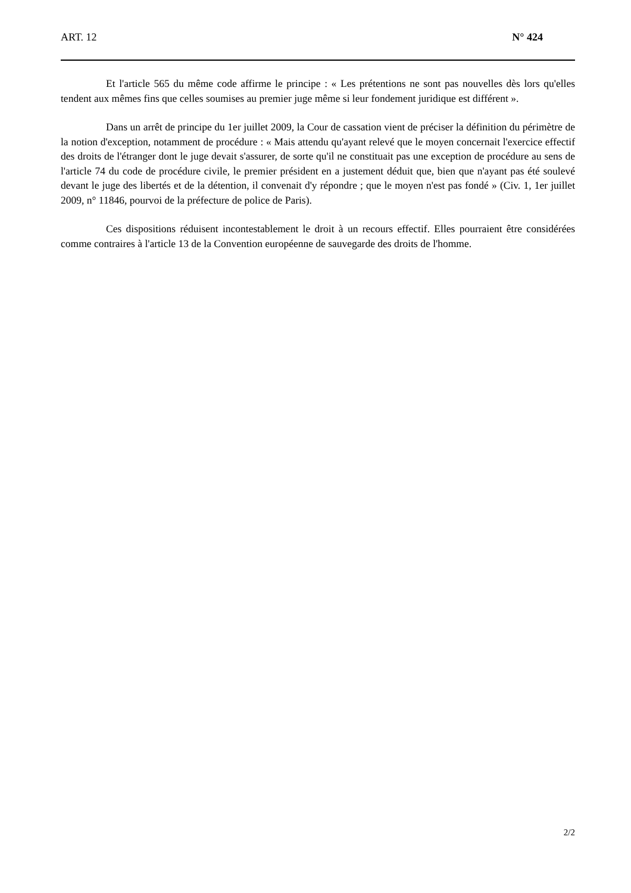ART. 12 N° 424
Et l'article 565 du même code affirme le principe : « Les prétentions ne sont pas nouvelles dès lors qu'elles tendent aux mêmes fins que celles soumises au premier juge même si leur fondement juridique est différent ».
Dans un arrêt de principe du 1er juillet 2009, la Cour de cassation vient de préciser la définition du périmètre de la notion d'exception, notamment de procédure : « Mais attendu qu'ayant relevé que le moyen concernait l'exercice effectif des droits de l'étranger dont le juge devait s'assurer, de sorte qu'il ne constituait pas une exception de procédure au sens de l'article 74 du code de procédure civile, le premier président en a justement déduit que, bien que n'ayant pas été soulevé devant le juge des libertés et de la détention, il convenait d'y répondre ; que le moyen n'est pas fondé » (Civ. 1, 1er juillet 2009, n° 11846, pourvoi de la préfecture de police de Paris).
Ces dispositions réduisent incontestablement le droit à un recours effectif. Elles pourraient être considérées comme contraires à l'article 13 de la Convention européenne de sauvegarde des droits de l'homme.
2/2